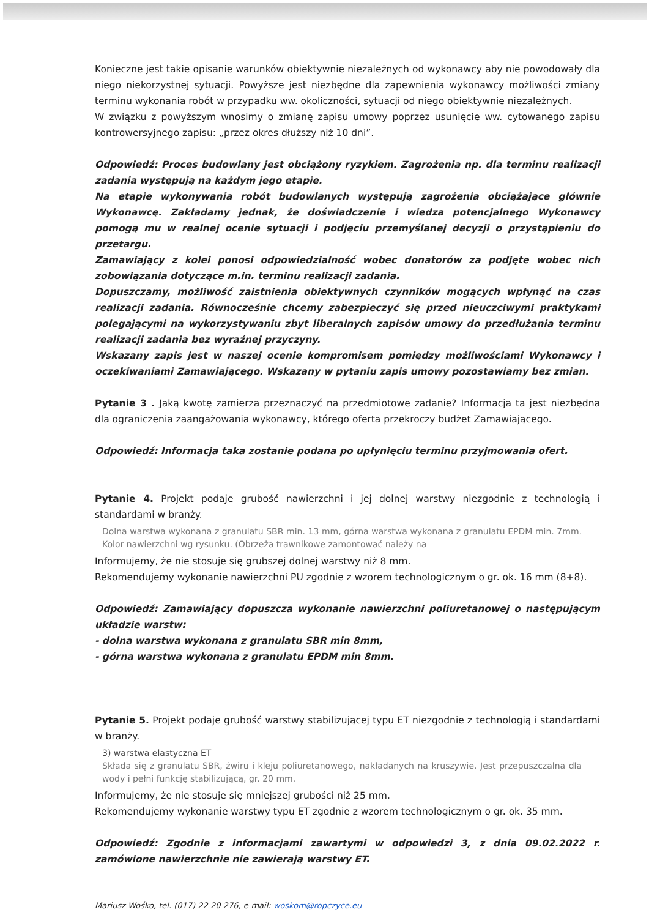Konieczne jest takie opisanie warunków obiektywnie niezależnych od wykonawcy aby nie powodowały dla niego niekorzystnej sytuacji. Powyższe jest niezbędne dla zapewnienia wykonawcy możliwości zmiany terminu wykonania robót w przypadku ww. okoliczności, sytuacji od niego obiektywnie niezależnych.
W związku z powyższym wnosimy o zmianę zapisu umowy poprzez usunięcie ww. cytowanego zapisu kontrowersyjnego zapisu: „przez okres dłuższy niż 10 dni”.
Odpowiedź: Proces budowlany jest obciążony ryzykiem. Zagrożenia np. dla terminu realizacji zadania występują na każdym jego etapie.
Na etapie wykonywania robót budowlanych występują zagrożenia obciążające głównie Wykonawcę. Zakładamy jednak, że doświadczenie i wiedza potencjalnego Wykonawcy pomogą mu w realnej ocenie sytuacji i podjęciu przemyślanej decyzji o przystąpieniu do przetargu.
Zamawiający z kolei ponosi odpowiedzialność wobec donatorów za podjęte wobec nich zobowiązania dotyczące m.in. terminu realizacji zadania.
Dopuszczamy, możliwość zaistnienia obiektywnych czynników mogących wpłynąć na czas realizacji zadania. Równocześnie chcemy zabezpieczyć się przed nieuczciwymi praktykami polegającymi na wykorzystywaniu zbyt liberalnych zapisów umowy do przedłużania terminu realizacji zadania bez wyraźnej przyczyny.
Wskazany zapis jest w naszej ocenie kompromisem pomiędzy możliwościami Wykonawcy i oczekiwaniami Zamawiającego. Wskazany w pytaniu zapis umowy pozostawiamy bez zmian.
Pytanie 3 . Jaką kwotę zamierza przeznaczyć na przedmiotowe zadanie? Informacja ta jest niezbędna dla ograniczenia zaangażowania wykonawcy, którego oferta przekroczy budżet Zamawiającego.
Odpowiedź: Informacja taka zostanie podana po upłynięciu terminu przyjmowania ofert.
Pytanie 4. Projekt podaje grubość nawierzchni i jej dolnej warstwy niezgodnie z technologią i standardami w branży.
Dolna warstwa wykonana z granulatu SBR min. 13 mm, górna warstwa wykonana z granulatu EPDM min. 7mm. Kolor nawierzchni wg rysunku. (Obrzeża trawnikowe zamontować należy na
Informujemy, że nie stosuje się grubszej dolnej warstwy niż 8 mm.
Rekomendujemy wykonanie nawierzchni PU zgodnie z wzorem technologicznym o gr. ok. 16 mm (8+8).
Odpowiedź: Zamawiający dopuszcza wykonanie nawierzchni poliuretanowej o następującym układzie warstw:
- dolna warstwa wykonana z granulatu SBR min 8mm,
- górna warstwa wykonana z granulatu EPDM min 8mm.
Pytanie 5. Projekt podaje grubość warstwy stabilizującej typu ET niezgodnie z technologią i standardami w branży.
3) warstwa elastyczna ET
Składa się z granulatu SBR, żwiru i kleju poliuretanowego, nakładanych na kruszywie. Jest przepuszczalna dla wody i pełni funkcję stabilizującą, gr. 20 mm.
Informujemy, że nie stosuje się mniejszej grubości niż 25 mm.
Rekomendujemy wykonanie warstwy typu ET zgodnie z wzorem technologicznym o gr. ok. 35 mm.
Odpowiedź: Zgodnie z informacjami zawartymi w odpowiedzi 3, z dnia 09.02.2022 r. zamówione nawierzchnie nie zawierają warstwy ET.
Mariusz Wośko, tel. (017) 22 20 276, e-mail: woskom@ropczyce.eu